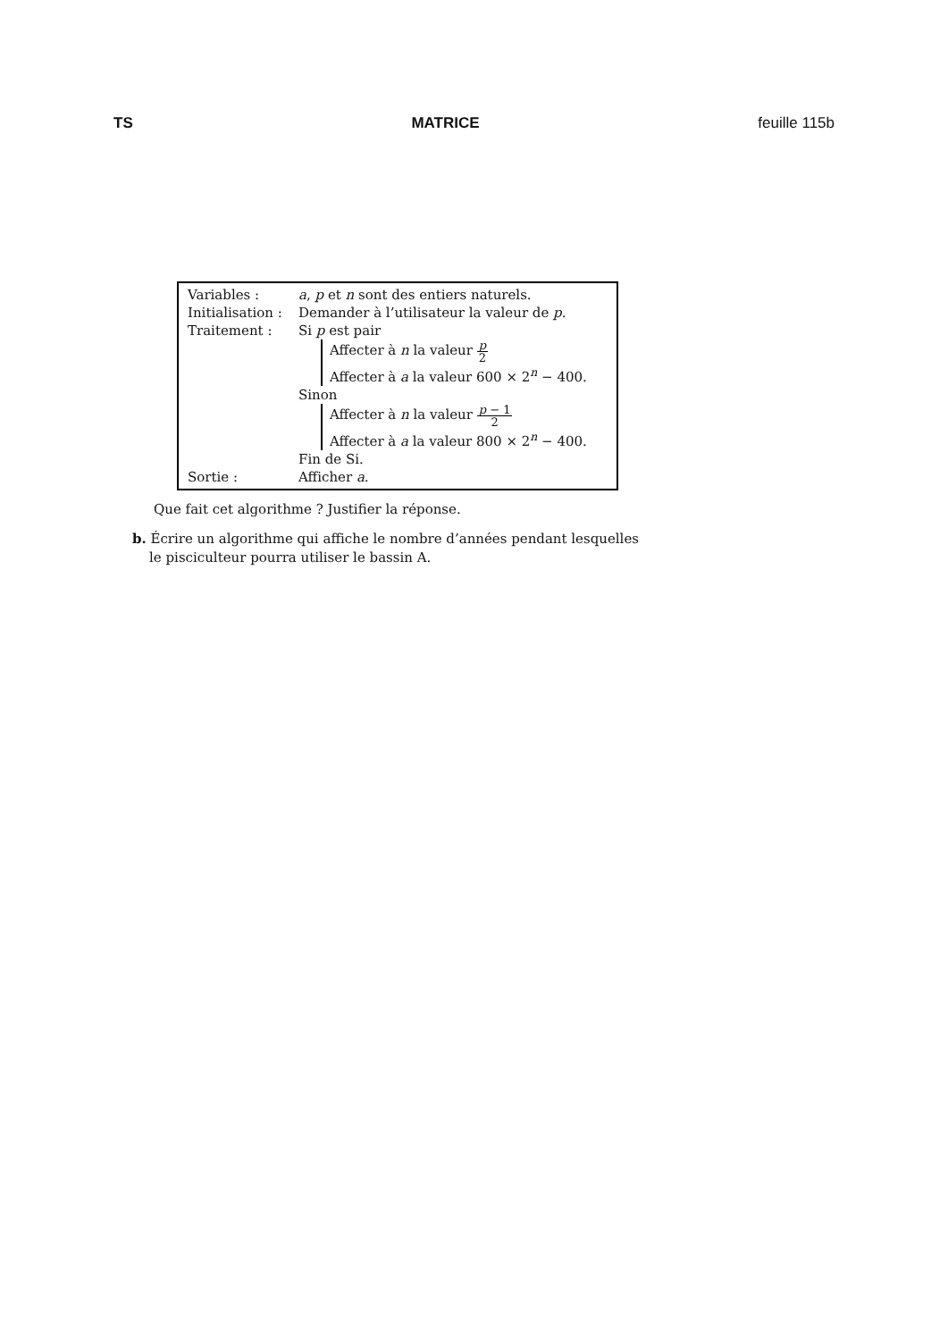TS MATRICE feuille 115b
Variables : a, p et n sont des entiers naturels.
Initialisation :
Demander à l’utilisateur la valeur de p.
Traitement : Si p est pair
Affecter à n la valeur p 2
Affecter à a la valeur 600 × 2<sup>n</sup> − 400.
Sinon
Affecter à n la valeur p − 1 2
Affecter à a la valeur 800 × 2<sup>n</sup> − 400.
Fin de Si.
Sortie : Afficher a.
Que fait cet algorithme ? Justifier la réponse.
b. Écrire un algorithme qui affiche le nombre d’années pendant lesquelles
le pisciculteur pourra utiliser le bassin A.